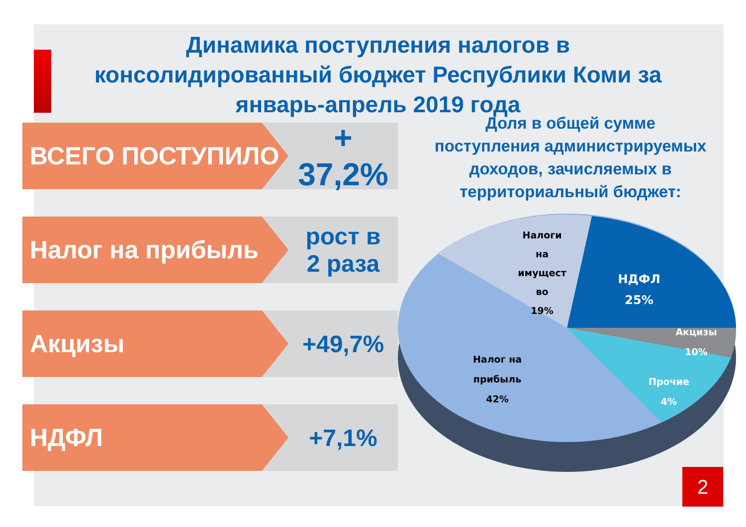Динамика поступления налогов в консолидированный бюджет Республики Коми за январь-апрель 2019 года
ВСЕГО ПОСТУПИЛО
+ 37,2%
Налог на прибыль рост в
2 раза
Акцизы +49,7%
НДФЛ +7,1%
Доля в общей сумме поступления администрируемых доходов, зачисляемых в территориальный бюджет:
Налоги
на
имущест
во
19%
НДФЛ
25%
Акцизы
10%
Прочие
4%
Налог на
прибыль
42%
2